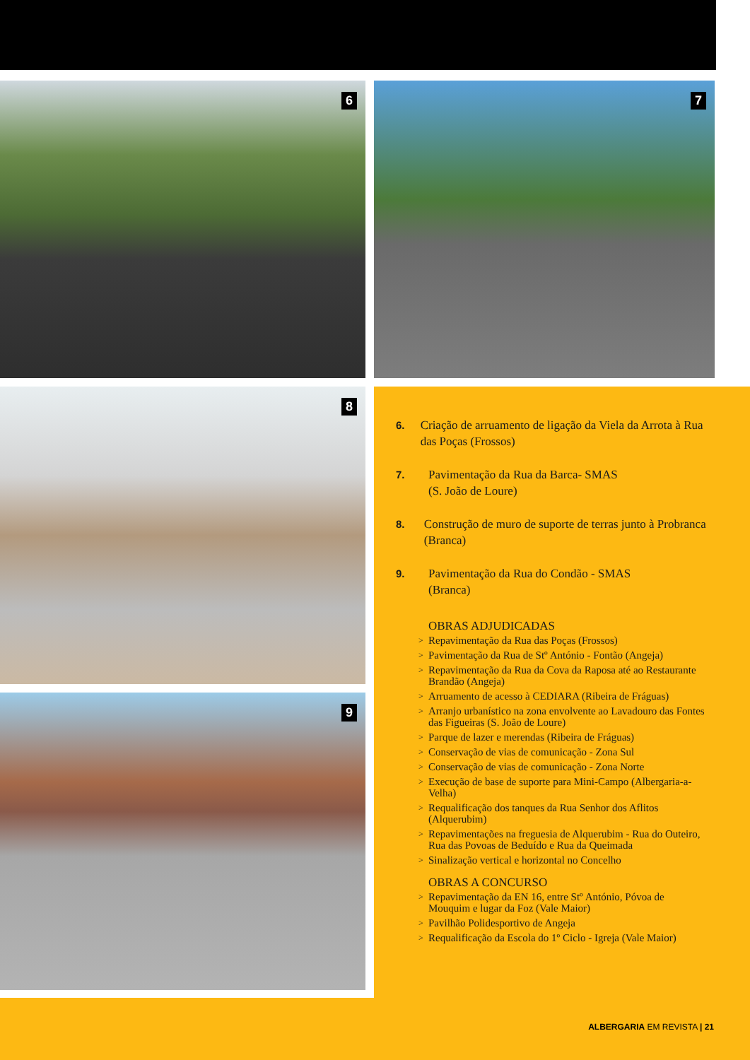6 7
8
9
6. Criação de arruamento de ligação da Viela da Arrota à Rua das Poças (Frossos)
7. Pavimentação da Rua da Barca- SMAS
(S. João de Loure)
8. Construção de muro de suporte de terras junto à Probranca (Branca)
9. Pavimentação da Rua do Condão - SMAS
(Branca)
OBRAS ADJUDICADAS
Repavimentação da Rua das Poças (Frossos)
Pavimentação da Rua de Stº António - Fontão (Angeja)
Repavimentação da Rua da Cova da Raposa até ao Restaurante Brandão (Angeja)
Arruamento de acesso à CEDIARA (Ribeira de Fráguas)
Arranjo urbanístico na zona envolvente ao Lavadouro das Fontes das Figueiras (S. João de Loure)
Parque de lazer e merendas (Ribeira de Fráguas)
Conservação de vias de comunicação - Zona Sul
Conservação de vias de comunicação - Zona Norte
Execução de base de suporte para Mini-Campo (Albergaria-a-Velha)
Requalificação dos tanques da Rua Senhor dos Aflitos (Alquerubim)
Repavimentações na freguesia de Alquerubim - Rua do Outeiro, Rua das Povoas de Beduído e Rua da Queimada
Sinalização vertical e horizontal no Concelho
OBRAS A CONCURSO
Repavimentação da EN 16, entre Stº António, Póvoa de Mouquim e lugar da Foz (Vale Maior)
Pavilhão Polidesportivo de Angeja
Requalificação da Escola do 1º Ciclo - Igreja (Vale Maior)
ALBERGARIA EM REVISTA | 21